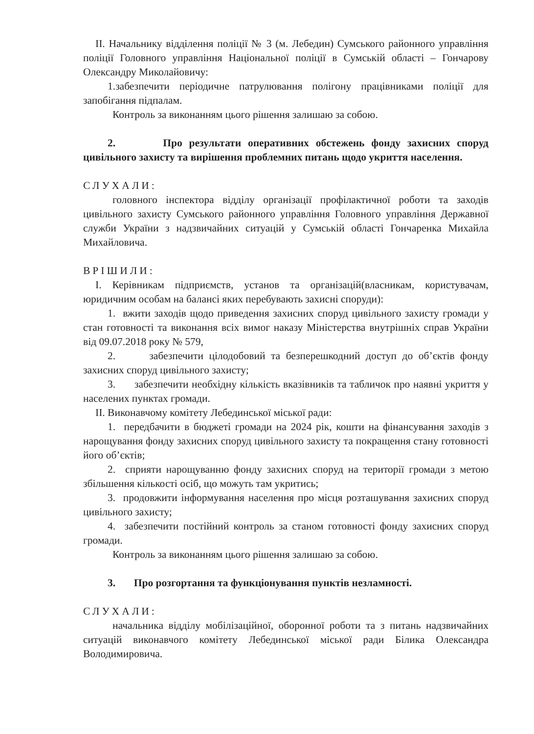II. Начальнику відділення поліції № 3 (м. Лебедин) Сумського районного управління поліції Головного управління Національної поліції в Сумській області – Гончарову Олександру Миколайовичу:
1.забезпечити періодичне патрулювання полігону працівниками поліції для запобігання підпалам.
Контроль за виконанням цього рішення залишаю за собою.
2. Про результати оперативних обстежень фонду захисних споруд цивільного захисту та вирішення проблемних питань щодо укриття населення.
СЛУХАЛИ:
головного інспектора відділу організації профілактичної роботи та заходів цивільного захисту Сумського районного управління Головного управління Державної служби України з надзвичайних ситуацій у Сумській області Гончаренка Михайла Михайловича.
ВРІШИЛИ:
І. Керівникам підприємств, установ та організацій(власникам, користувачам, юридичним особам на балансі яких перебувають захисні споруди):
1. вжити заходів щодо приведення захисних споруд цивільного захисту громади у стан готовності та виконання всіх вимог наказу Міністерства внутрішніх справ України від 09.07.2018 року № 579,
2. забезпечити цілодобовий та безперешкодний доступ до об’єктів фонду захисних споруд цивільного захисту;
3. забезпечити необхідну кількість вказівників та табличок про наявні укриття у населених пунктах громади.
ІІ. Виконавчому комітету Лебединської міської ради:
1. передбачити в бюджеті громади на 2024 рік, кошти на фінансування заходів з нарощування фонду захисних споруд цивільного захисту та покращення стану готовності його об’єктів;
2. сприяти нарощуванню фонду захисних споруд на території громади з метою збільшення кількості осіб, що можуть там укритись;
3. продовжити інформування населення про місця розташування захисних споруд цивільного захисту;
4. забезпечити постійний контроль за станом готовності фонду захисних споруд громади.
Контроль за виконанням цього рішення залишаю за собою.
3. Про розгортання та функціонування пунктів незламності.
СЛУХАЛИ:
начальника відділу мобілізаційної, оборонної роботи та з питань надзвичайних ситуацій виконавчого комітету Лебединської міської ради Білика Олександра Володимировича.